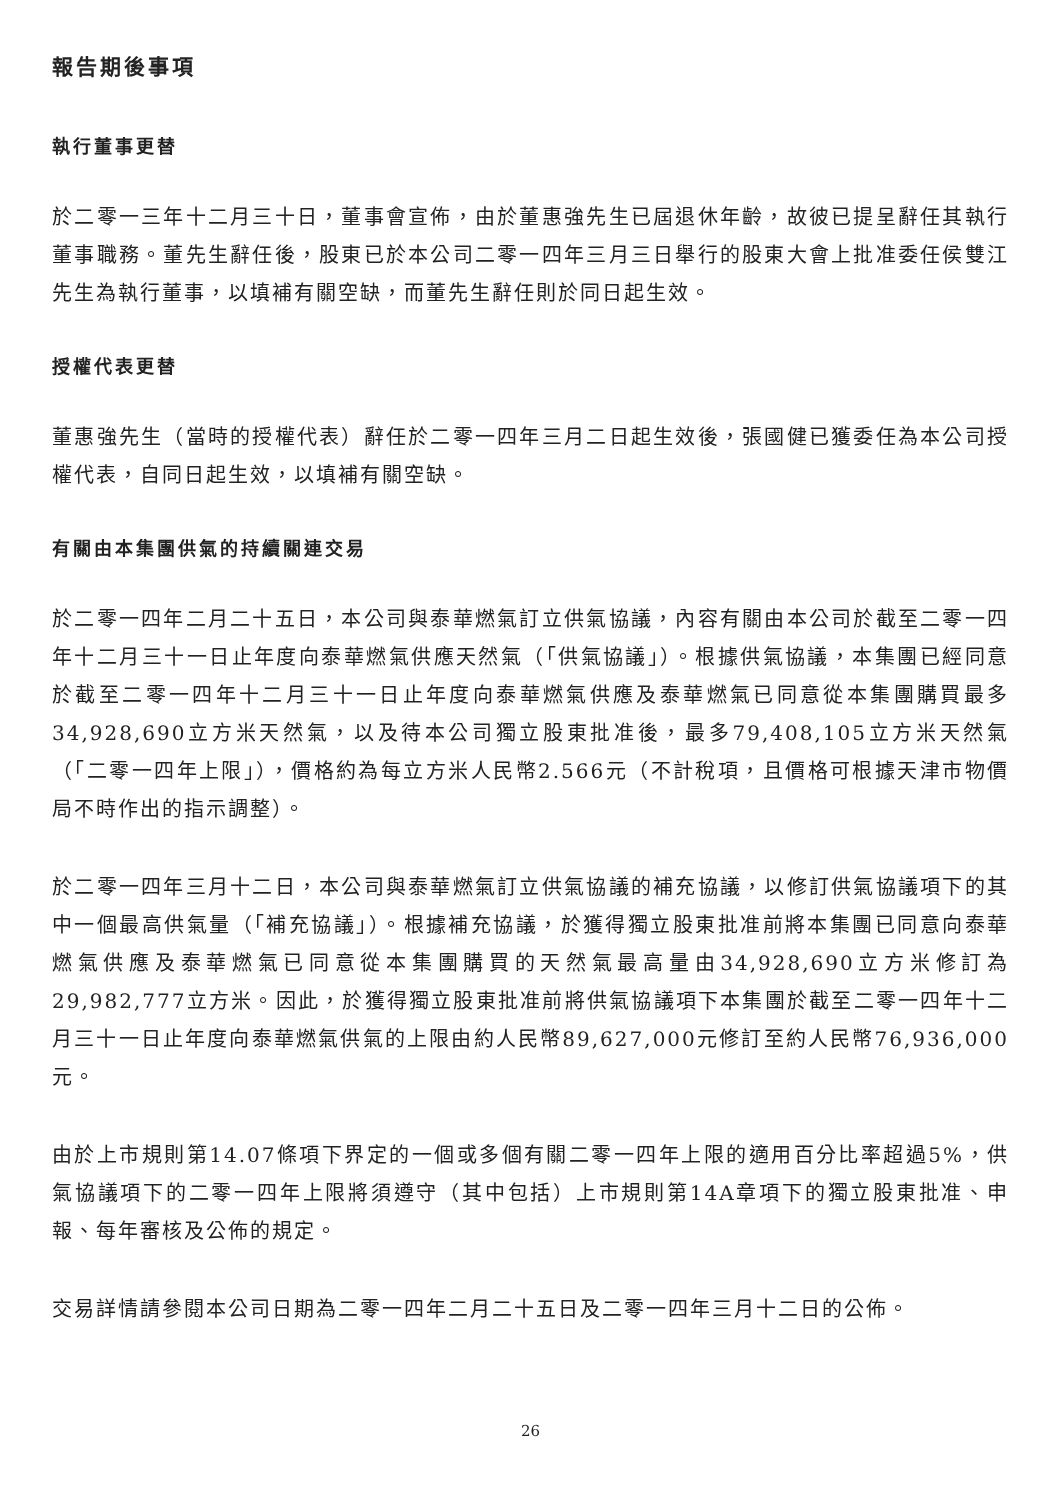報告期後事項
執行董事更替
於二零一三年十二月三十日，董事會宣佈，由於董惠強先生已屆退休年齡，故彼已提呈辭任其執行董事職務。董先生辭任後，股東已於本公司二零一四年三月三日舉行的股東大會上批准委任侯雙江先生為執行董事，以填補有關空缺，而董先生辭任則於同日起生效。
授權代表更替
董惠強先生（當時的授權代表）辭任於二零一四年三月二日起生效後，張國健已獲委任為本公司授權代表，自同日起生效，以填補有關空缺。
有關由本集團供氣的持續關連交易
於二零一四年二月二十五日，本公司與泰華燃氣訂立供氣協議，內容有關由本公司於截至二零一四年十二月三十一日止年度向泰華燃氣供應天然氣（「供氣協議」）。根據供氣協議，本集團已經同意於截至二零一四年十二月三十一日止年度向泰華燃氣供應及泰華燃氣已同意從本集團購買最多34,928,690立方米天然氣，以及待本公司獨立股東批准後，最多79,408,105立方米天然氣（「二零一四年上限」），價格約為每立方米人民幣2.566元（不計稅項，且價格可根據天津市物價局不時作出的指示調整）。
於二零一四年三月十二日，本公司與泰華燃氣訂立供氣協議的補充協議，以修訂供氣協議項下的其中一個最高供氣量（「補充協議」）。根據補充協議，於獲得獨立股東批准前將本集團已同意向泰華燃氣供應及泰華燃氣已同意從本集團購買的天然氣最高量由34,928,690立方米修訂為29,982,777立方米。因此，於獲得獨立股東批准前將供氣協議項下本集團於截至二零一四年十二月三十一日止年度向泰華燃氣供氣的上限由約人民幣89,627,000元修訂至約人民幣76,936,000元。
由於上市規則第14.07條項下界定的一個或多個有關二零一四年上限的適用百分比率超過5%，供氣協議項下的二零一四年上限將須遵守（其中包括）上市規則第14A章項下的獨立股東批准、申報、每年審核及公佈的規定。
交易詳情請參閱本公司日期為二零一四年二月二十五日及二零一四年三月十二日的公佈。
26